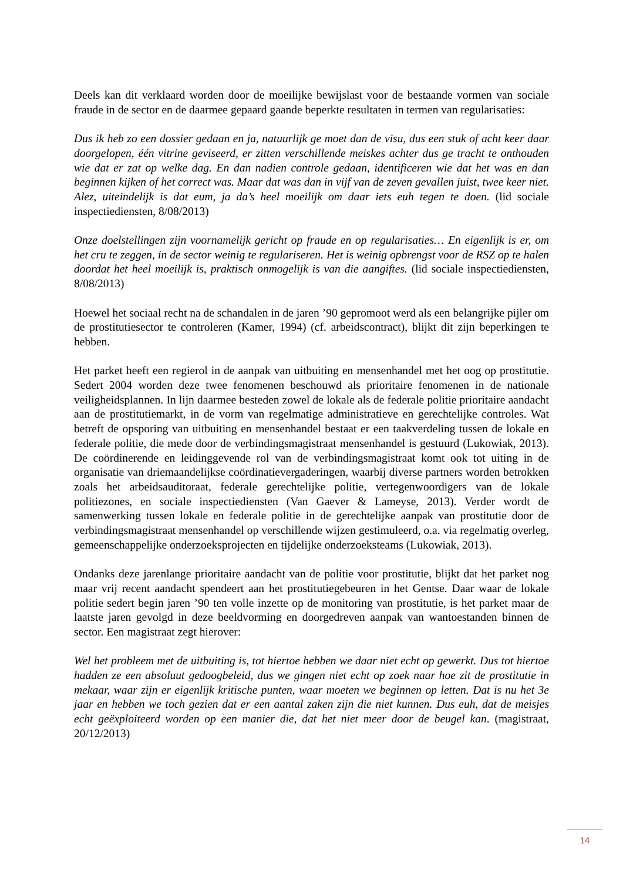Deels kan dit verklaard worden door de moeilijke bewijslast voor de bestaande vormen van sociale fraude in de sector en de daarmee gepaard gaande beperkte resultaten in termen van regularisaties:
Dus ik heb zo een dossier gedaan en ja, natuurlijk ge moet dan de visu, dus een stuk of acht keer daar doorgelopen, één vitrine geviseerd, er zitten verschillende meiskes achter dus ge tracht te onthouden wie dat er zat op welke dag. En dan nadien controle gedaan, identificeren wie dat het was en dan beginnen kijken of het correct was. Maar dat was dan in vijf van de zeven gevallen juist, twee keer niet. Alez, uiteindelijk is dat eum, ja da’s heel moeilijk om daar iets euh tegen te doen. (lid sociale inspectiediensten, 8/08/2013)
Onze doelstellingen zijn voornamelijk gericht op fraude en op regularisaties… En eigenlijk is er, om het cru te zeggen, in de sector weinig te regulariseren. Het is weinig opbrengst voor de RSZ op te halen doordat het heel moeilijk is, praktisch onmogelijk is van die aangiftes. (lid sociale inspectiediensten, 8/08/2013)
Hoewel het sociaal recht na de schandalen in de jaren ’90 gepromoot werd als een belangrijke pijler om de prostitutiesector te controleren (Kamer, 1994) (cf. arbeidscontract), blijkt dit zijn beperkingen te hebben.
Het parket heeft een regierol in de aanpak van uitbuiting en mensenhandel met het oog op prostitutie. Sedert 2004 worden deze twee fenomenen beschouwd als prioritaire fenomenen in de nationale veiligheidsplannen. In lijn daarmee besteden zowel de lokale als de federale politie prioritaire aandacht aan de prostitutiemarkt, in de vorm van regelmatige administratieve en gerechtelijke controles. Wat betreft de opsporing van uitbuiting en mensenhandel bestaat er een taakverdeling tussen de lokale en federale politie, die mede door de verbindingsmagistraat mensenhandel is gestuurd (Lukowiak, 2013). De coördinerende en leidinggevende rol van de verbindingsmagistraat komt ook tot uiting in de organisatie van driemaandelijkse coördinatievergaderingen, waarbij diverse partners worden betrokken zoals het arbeidsauditoraat, federale gerechtelijke politie, vertegenwoordigers van de lokale politiezones, en sociale inspectiediensten (Van Gaever & Lameyse, 2013). Verder wordt de samenwerking tussen lokale en federale politie in de gerechtelijke aanpak van prostitutie door de verbindingsmagistraat mensenhandel op verschillende wijzen gestimuleerd, o.a. via regelmatig overleg, gemeenschappelijke onderzoeksprojecten en tijdelijke onderzoeksteams (Lukowiak, 2013).
Ondanks deze jarenlange prioritaire aandacht van de politie voor prostitutie, blijkt dat het parket nog maar vrij recent aandacht spendeert aan het prostitutiegebeuren in het Gentse. Daar waar de lokale politie sedert begin jaren ’90 ten volle inzette op de monitoring van prostitutie, is het parket maar de laatste jaren gevolgd in deze beeldvorming en doorgedreven aanpak van wantoestanden binnen de sector. Een magistraat zegt hierover:
Wel het probleem met de uitbuiting is, tot hiertoe hebben we daar niet echt op gewerkt. Dus tot hiertoe hadden ze een absoluut gedoogbeleid, dus we gingen niet echt op zoek naar hoe zit de prostitutie in mekaar, waar zijn er eigenlijk kritische punten, waar moeten we beginnen op letten. Dat is nu het 3e jaar en hebben we toch gezien dat er een aantal zaken zijn die niet kunnen. Dus euh, dat de meisjes echt geëxploiteerd worden op een manier die, dat het niet meer door de beugel kan. (magistraat, 20/12/2013)
14